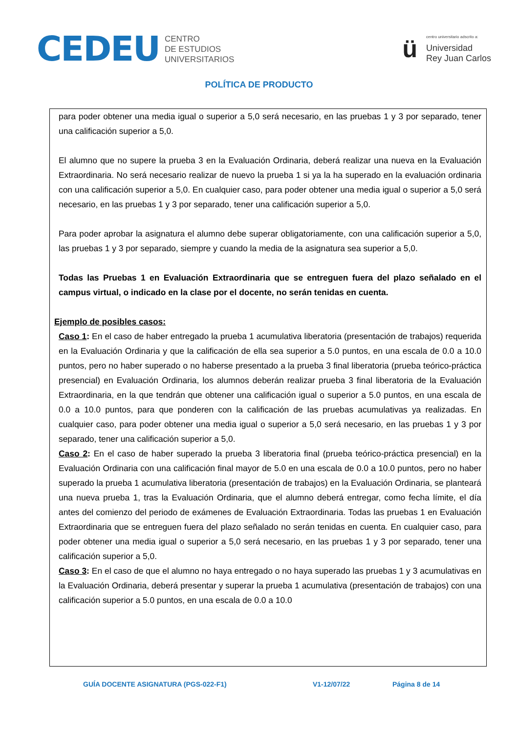CEDEU
CENTRO
DE ESTUDIOS
UNIVERSITARIOS
ü
centro universitario adscrito a:
Universidad
Rey Juan Carlos
POLÍTICA DE PRODUCTO
para poder obtener una media igual o superior a 5,0 será necesario, en las pruebas 1 y 3 por separado, tener una calificación superior a 5,0.
El alumno que no supere la prueba 3 en la Evaluación Ordinaria, deberá realizar una nueva en la Evaluación Extraordinaria. No será necesario realizar de nuevo la prueba 1 si ya la ha superado en la evaluación ordinaria con una calificación superior a 5,0. En cualquier caso, para poder obtener una media igual o superior a 5,0 será necesario, en las pruebas 1 y 3 por separado, tener una calificación superior a 5,0.
Para poder aprobar la asignatura el alumno debe superar obligatoriamente, con una calificación superior a 5,0, las pruebas 1 y 3 por separado, siempre y cuando la media de la asignatura sea superior a 5,0.
Todas las Pruebas 1 en Evaluación Extraordinaria que se entreguen fuera del plazo señalado en el campus virtual, o indicado en la clase por el docente, no serán tenidas en cuenta.
Ejemplo de posibles casos:
Caso 1: En el caso de haber entregado la prueba 1 acumulativa liberatoria (presentación de trabajos) requerida en la Evaluación Ordinaria y que la calificación de ella sea superior a 5.0 puntos, en una escala de 0.0 a 10.0 puntos, pero no haber superado o no haberse presentado a la prueba 3 final liberatoria (prueba teórico-práctica presencial) en Evaluación Ordinaria, los alumnos deberán realizar prueba 3 final liberatoria de la Evaluación Extraordinaria, en la que tendrán que obtener una calificación igual o superior a 5.0 puntos, en una escala de 0.0 a 10.0 puntos, para que ponderen con la calificación de las pruebas acumulativas ya realizadas. En cualquier caso, para poder obtener una media igual o superior a 5,0 será necesario, en las pruebas 1 y 3 por separado, tener una calificación superior a 5,0.
Caso 2: En el caso de haber superado la prueba 3 liberatoria final (prueba teórico-práctica presencial) en la Evaluación Ordinaria con una calificación final mayor de 5.0 en una escala de 0.0 a 10.0 puntos, pero no haber superado la prueba 1 acumulativa liberatoria (presentación de trabajos) en la Evaluación Ordinaria, se planteará una nueva prueba 1, tras la Evaluación Ordinaria, que el alumno deberá entregar, como fecha límite, el día antes del comienzo del periodo de exámenes de Evaluación Extraordinaria. Todas las pruebas 1 en Evaluación Extraordinaria que se entreguen fuera del plazo señalado no serán tenidas en cuenta. En cualquier caso, para poder obtener una media igual o superior a 5,0 será necesario, en las pruebas 1 y 3 por separado, tener una calificación superior a 5,0.
Caso 3: En el caso de que el alumno no haya entregado o no haya superado las pruebas 1 y 3 acumulativas en la Evaluación Ordinaria, deberá presentar y superar la prueba 1 acumulativa (presentación de trabajos) con una calificación superior a 5.0 puntos, en una escala de 0.0 a 10.0
GUÍA DOCENTE ASIGNATURA (PGS-022-F1) V1-12/07/22 Página 8 de 14